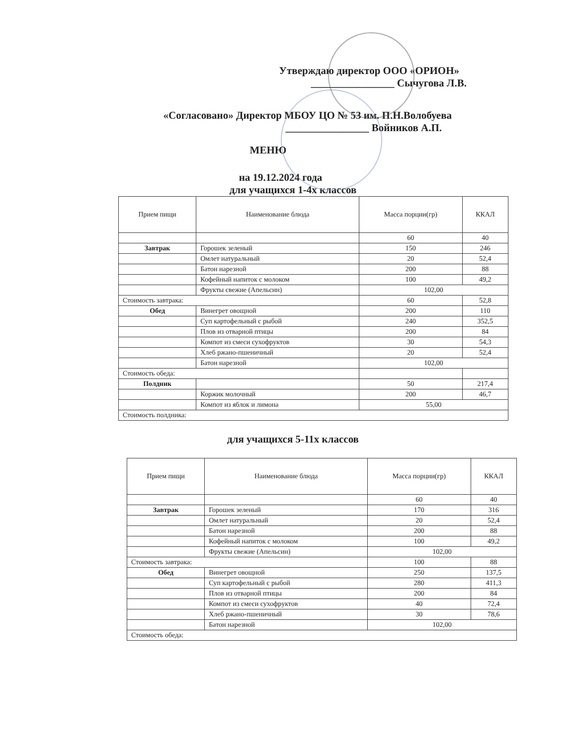Утверждаю директор ООО «ОРИОН»
________________ Сычугова Л.В.
«Согласовано» Директор МБОУ ЦО № 53 им. П.Н.Волобуева
________________ Войников А.П.
МЕНЮ
на 19.12.2024 года
для учащихся 1-4х классов
| Прием пищи | Наименование блюда | Масса порции(гр) | ККАЛ |
| --- | --- | --- | --- |
| | | 60 | 40 |
| Завтрак | Горошек зеленый | 150 | 246 |
| | Омлет натуральный | 20 | 52,4 |
| | Батон нарезной | 200 | 88 |
| | Кофейный напиток с молоком | 100 | 49,2 |
| | Фрукты свежие (Апельсин) | 102,00 | |
| Стоимость завтрака: | | 60 | 52,8 |
| Обед | Винегрет овощной | 200 | 110 |
| | Суп картофельный с рыбой | 240 | 352,5 |
| | Плов из отварной птицы | 200 | 84 |
| | Компот из смеси сухофруктов | 30 | 54,3 |
| | Хлеб ржано-пшеничный | 20 | 52,4 |
| | Батон нарезной | 102,00 | |
| Стоимость обеда: | | | |
| Полдник | | 50 | 217,4 |
| | Коржик молочный | 200 | 46,7 |
| | Компот из яблок и лимона | 55,00 | |
| Стоимость полдника: | | | |
для учащихся 5-11х классов
| Прием пищи | Наименование блюда | Масса порции(гр) | ККАЛ |
| --- | --- | --- | --- |
| | | 60 | 40 |
| Завтрак | Горошек зеленый | 170 | 316 |
| | Омлет натуральный | 20 | 52,4 |
| | Батон нарезной | 200 | 88 |
| | Кофейный напиток с молоком | 100 | 49,2 |
| | Фрукты свежие (Апельсин) | 102,00 | |
| Стоимость завтрака: | | 100 | 88 |
| Обед | Винегрет овощной | 250 | 137,5 |
| | Суп картофельный с рыбой | 280 | 411,3 |
| | Плов из отварной птицы | 200 | 84 |
| | Компот из смеси сухофруктов | 40 | 72,4 |
| | Хлеб ржано-пшеничный | 30 | 78,6 |
| | Батон нарезной | 102,00 | |
| Стоимость обеда: | | | |